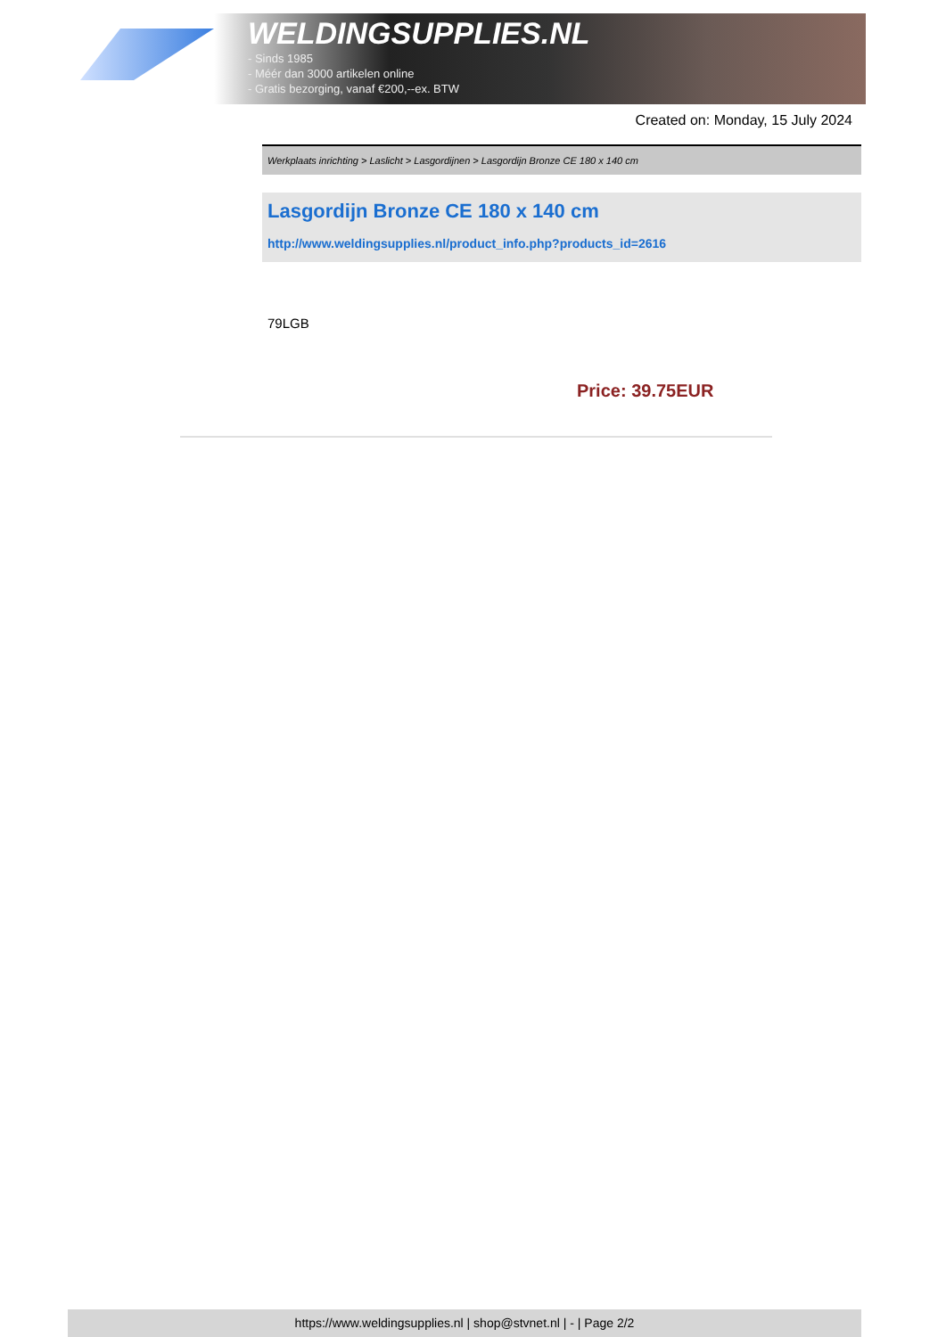WELDINGSUPPLIES.NL
- Sinds 1985
- Méér dan 3000 artikelen online
- Gratis bezorging, vanaf €200,--ex. BTW
Created on: Monday, 15 July 2024
Werkplaats inrichting > Laslicht > Lasgordijnen > Lasgordijn Bronze CE 180 x 140 cm
Lasgordijn Bronze CE 180 x 140 cm
http://www.weldingsupplies.nl/product_info.php?products_id=2616
79LGB
Price: 39.75EUR
https://www.weldingsupplies.nl | shop@stvnet.nl | - | Page 2/2